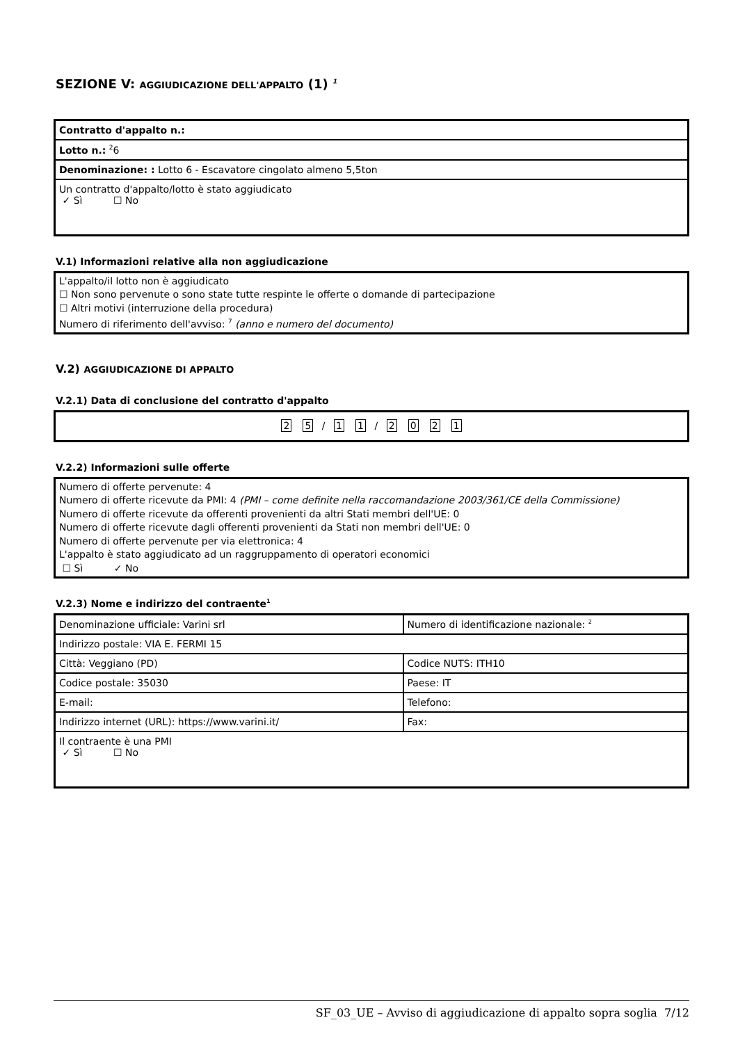SEZIONE V: AGGIUDICAZIONE DELL'APPALTO (1) <sup>1</sup>
| Contratto d'appalto n.: |
| Lotto n.: <sup>2</sup>6 |
| Denominazione: : Lotto 6 - Escavatore cingolato almeno 5,5ton |
| Un contratto d'appalto/lotto è stato aggiudicato ✓ Sì ☐ No |
V.1) Informazioni relative alla non aggiudicazione
L'appalto/il lotto non è aggiudicato
☐ Non sono pervenute o sono state tutte respinte le offerte o domande di partecipazione
☐ Altri motivi (interruzione della procedura)
Numero di riferimento dell'avviso: <sup>7</sup> (anno e numero del documento)
V.2) AGGIUDICAZIONE DI APPALTO
V.2.1) Data di conclusione del contratto d'appalto
2 5 / 1 1 / 2021
V.2.2) Informazioni sulle offerte
Numero di offerte pervenute: 4
Numero di offerte ricevute da PMI: 4 (PMI – come definite nella raccomandazione 2003/361/CE della Commissione)
Numero di offerte ricevute da offerenti provenienti da altri Stati membri dell'UE: 0
Numero di offerte ricevute dagli offerenti provenienti da Stati non membri dell'UE: 0
Numero di offerte pervenute per via elettronica: 4
L'appalto è stato aggiudicato ad un raggruppamento di operatori economici
☐ Sì ✓ No
V.2.3) Nome e indirizzo del contraente<sup>1</sup>
| Denominazione ufficiale: Varini srl | Numero di identificazione nazionale: <sup>2</sup> |
| Indirizzo postale: VIA E. FERMI 15 | |
| Città: Veggiano (PD) | Codice NUTS: ITH10 |
| Codice postale: 35030 | Paese: IT |
| E-mail: | Telefono: |
| Indirizzo internet (URL): https://www.varini.it/ | Fax: |
| Il contraente è una PMI ✓ Sì ☐ No | |
SF_03_UE – Avviso di aggiudicazione di appalto sopra soglia 7/12